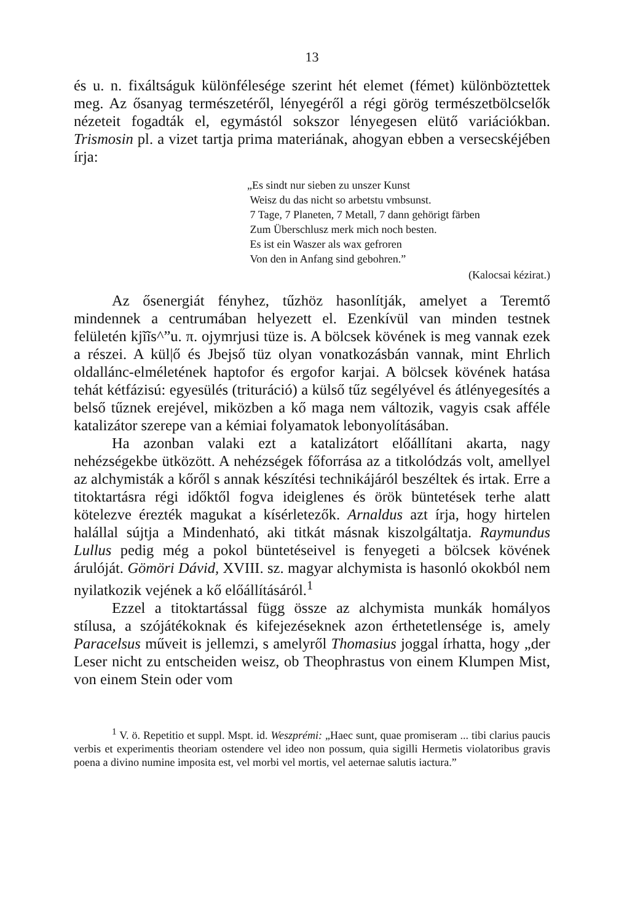13
és u. n. fixáltságuk különfélesége szerint hét elemet (fémet) különböztettek meg. Az ősanyag természetéről, lényegéről a régi görög természetbölcselők nézeteit fogadták el, egymástól sokszor lényegesen elütő variációkban. Trismosin pl. a vizet tartja prima materiának, ahogyan ebben a versecskéjében írja:
„Es sindt nur sieben zu unszer Kunst
Weisz du das nicht so arbetstu vmbsunst.
7 Tage, 7 Planeten, 7 Metall, 7 dann gehörigt färben
Zum Überschlusz merk mich noch besten.
Es ist ein Waszer als wax gefroren
Von den in Anfang sind gebohren.”
(Kalocsai kézirat.)
Az ősenergiát fényhez, tűzhöz hasonlítják, amelyet a Teremtő mindennek a centrumában helyezett el. Ezenkívül van minden testnek felületén kjĩĩs^”u. π. ojymrjusi tüze is. A bölcsek kövének is meg vannak ezek a részei. A kül|ő és Jbejső tüz olyan vonatkozásbán vannak, mint Ehrlich oldallánc-elméletének haptofor és ergofor karjai. A bölcsek kövének hatása tehát kétfázisú: egyesülés (trituráció) a külső tűz segélyével és átlényegesítés a belső tűznek erejével, miközben a kő maga nem változik, vagyis csak afféle katalizátor szerepe van a kémiai folyamatok lebonyolításában.
Ha azonban valaki ezt a katalizátort előállítani akarta, nagy nehézségekbe ütközött. A nehézségek főforrása az a titkolódzás volt, amellyel az alchymisták a kőről s annak készítési technikájáról beszéltek és irtak. Erre a titoktartásra régi időktől fogva ideiglenes és örök büntetések terhe alatt kötelezve érezték magukat a kísérletezők. Arnaldus azt írja, hogy hirtelen halállal sújtja a Mindenható, aki titkát másnak kiszolgáltatja. Raymundus Lullus pedig még a pokol büntetéseivel is fenyegeti a bölcsek kövének árulóját. Gömöri Dávid, XVIII. sz. magyar alchymista is hasonló okokból nem nyilatkozik vejének a kő előállításáról.<sup>1</sup>
Ezzel a titoktartással függ össze az alchymista munkák homályos stílusa, a szójátékoknak és kifejezéseknek azon érthetetlensége is, amely Paracelsus műveit is jellemzi, s amelyről Thomasius joggal írhatta, hogy „der Leser nicht zu entscheiden weisz, ob Theophrastus von einem Klumpen Mist, von einem Stein oder vom
<sup>1</sup> V. ö. Repetitio et suppl. Mspt. id. Weszprémi: „Haec sunt, quae promiseram ... tibi clarius paucis verbis et experimentis theoriam ostendere vel ideo non possum, quia sigilli Hermetis violatoribus gravis poena a divino numine imposita est, vel morbi vel mortis, vel aeternae salutis iactura.”